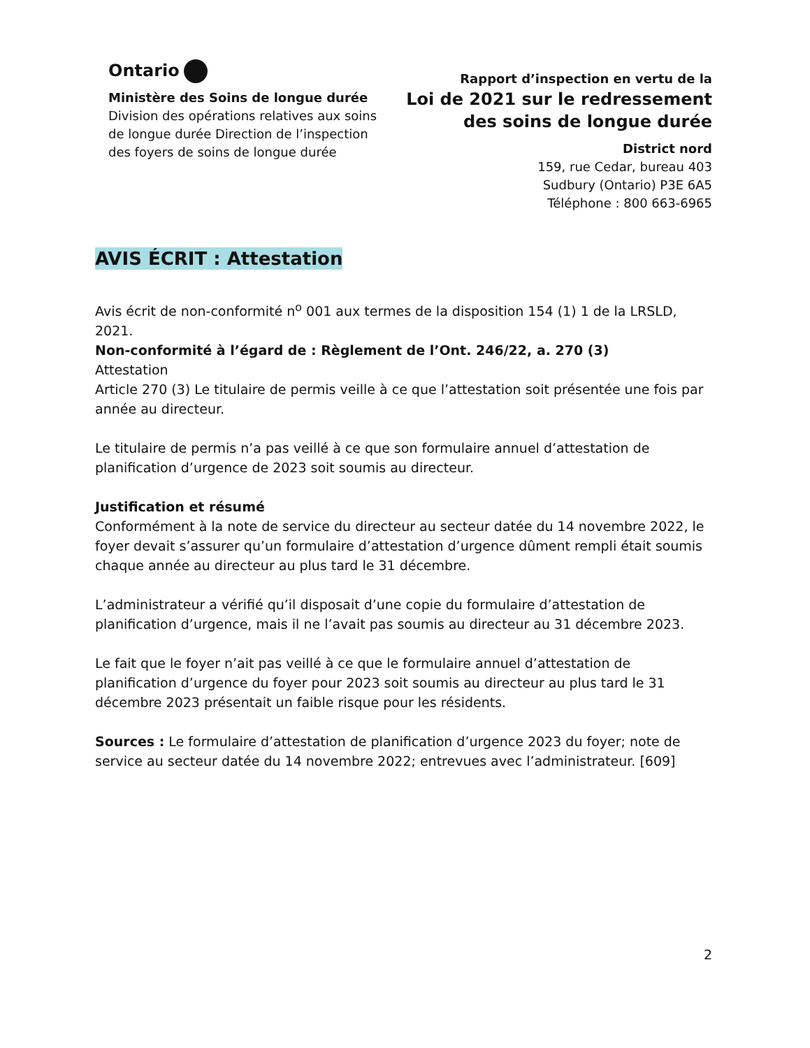Ontario
Ministère des Soins de longue durée
Division des opérations relatives aux soins de longue durée Direction de l’inspection des foyers de soins de longue durée
Rapport d’inspection en vertu de la
Loi de 2021 sur le redressement
des soins de longue durée
District nord
159, rue Cedar, bureau 403
Sudbury (Ontario) P3E 6A5
Téléphone : 800 663-6965
AVIS ÉCRIT : Attestation
Avis écrit de non-conformité n<sup>o</sup> 001 aux termes de la disposition 154 (1) 1 de la LRSLD, 2021.
Non-conformité à l’égard de : Règlement de l’Ont. 246/22, a. 270 (3)
Attestation
Article 270 (3) Le titulaire de permis veille à ce que l’attestation soit présentée une fois par année au directeur.
Le titulaire de permis n’a pas veillé à ce que son formulaire annuel d’attestation de planification d’urgence de 2023 soit soumis au directeur.
Justification et résumé
Conformément à la note de service du directeur au secteur datée du 14 novembre 2022, le foyer devait s’assurer qu’un formulaire d’attestation d’urgence dûment rempli était soumis chaque année au directeur au plus tard le 31 décembre.
L’administrateur a vérifié qu’il disposait d’une copie du formulaire d’attestation de planification d’urgence, mais il ne l’avait pas soumis au directeur au 31 décembre 2023.
Le fait que le foyer n’ait pas veillé à ce que le formulaire annuel d’attestation de planification d’urgence du foyer pour 2023 soit soumis au directeur au plus tard le 31 décembre 2023 présentait un faible risque pour les résidents.
Sources : Le formulaire d’attestation de planification d’urgence 2023 du foyer; note de service au secteur datée du 14 novembre 2022; entrevues avec l’administrateur. [609]
2